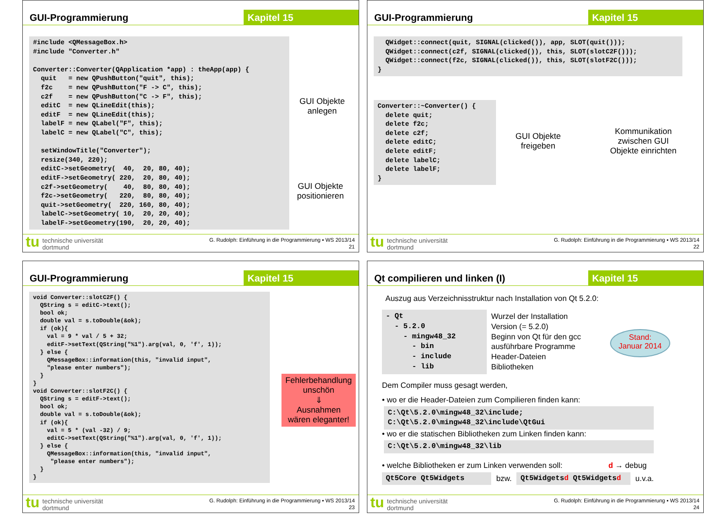GUI-Programmierung Kapitel 15
#include <QMessageBox.h>
#include "Converter.h"

Converter::Converter(QApplication *app) : theApp(app) {
  quit   = new QPushButton("quit", this);
  f2c    = new QPushButton("F -> C", this);
  c2f    = new QPushButton("C -> F", this);
  editC  = new QLineEdit(this);
  editF  = new QLineEdit(this);
  labelF = new QLabel("F", this);
  labelC = new QLabel("C", this);

  setWindowTitle("Converter");
  resize(340, 220);
  editC->setGeometry(  40,  20, 80, 40);
  editF->setGeometry( 220,  20, 80, 40);
  c2f->setGeometry(    40,  80, 80, 40);
  f2c->setGeometry(   220,  80, 80, 40);
  quit->setGeometry(  220, 160, 80, 40);
  labelC->setGeometry( 10,  20, 20, 40);
  labelF->setGeometry(190,  20, 20, 40);
GUI Objekte
anlegen
GUI Objekte
positionieren
tu
technische universität
dortmund
G. Rudolph: Einführung in die Programmierung ▪ WS 2013/14
21
GUI-Programmierung Kapitel 15
  QWidget::connect(quit, SIGNAL(clicked()), app, SLOT(quit()));
  QWidget::connect(c2f, SIGNAL(clicked()), this, SLOT(slotC2F()));
  QWidget::connect(f2c, SIGNAL(clicked()), this, SLOT(slotF2C()));
}
Converter::~Converter() {
  delete quit;
  delete f2c;
  delete c2f;
  delete editC;
  delete editF;
  delete labelC;
  delete labelF;
}
GUI Objekte
freigeben
Kommunikation
zwischen GUI
Objekte einrichten
tu
technische universität
dortmund
G. Rudolph: Einführung in die Programmierung ▪ WS 2013/14
22
GUI-Programmierung Kapitel 15
void Converter::slotC2F() {
  QString s = editC->text();
  bool ok;
  double val = s.toDouble(&ok);
  if (ok){
    val = 9 * val / 5 + 32;
    editF->setText(QString("%1").arg(val, 0, 'f', 1));
  } else {
    QMessageBox::information(this, "invalid input",
    "please enter numbers");
  }
}
void Converter::slotF2C() {
  QString s = editF->text();
  bool ok;
  double val = s.toDouble(&ok);
  if (ok){
    val = 5 * (val -32) / 9;
    editC->setText(QString("%1").arg(val, 0, 'f', 1));
  } else {
    QMessageBox::information(this, "invalid input",
     "please enter numbers");
  }
}
Fehlerbehandlung
unschön
⇓
Ausnahmen
wären eleganter!
tu
technische universität
dortmund
G. Rudolph: Einführung in die Programmierung ▪ WS 2013/14
23
Qt compilieren und linken (I) Kapitel 15
Auszug aus Verzeichnisstruktur nach Installation von Qt 5.2.0:
- Qt
  - 5.2.0
    - mingw48_32
      - bin
      - include
      - lib
Wurzel der Installation
Version (= 5.2.0)
Beginn von Qt für den gcc
ausführbare Programme
Header-Dateien
Bibliotheken
Stand:
Januar 2014
Dem Compiler muss gesagt werden,
• wo er die Header-Dateien zum Compilieren finden kann:
C:\Qt\5.2.0\mingw48_32\include;
C:\Qt\5.2.0\mingw48_32\include\QtGui
• wo er die statischen Bibliotheken zum Linken finden kann:
C:\Qt\5.2.0\mingw48_32\lib
• welche Bibliotheken er zum Linken verwenden soll: d → debug
Qt5Core Qt5Widgets
bzw.
Qt5Widgetsd Qt5Widgetsd
u.v.a.
tu
technische universität
dortmund
G. Rudolph: Einführung in die Programmierung ▪ WS 2013/14
24